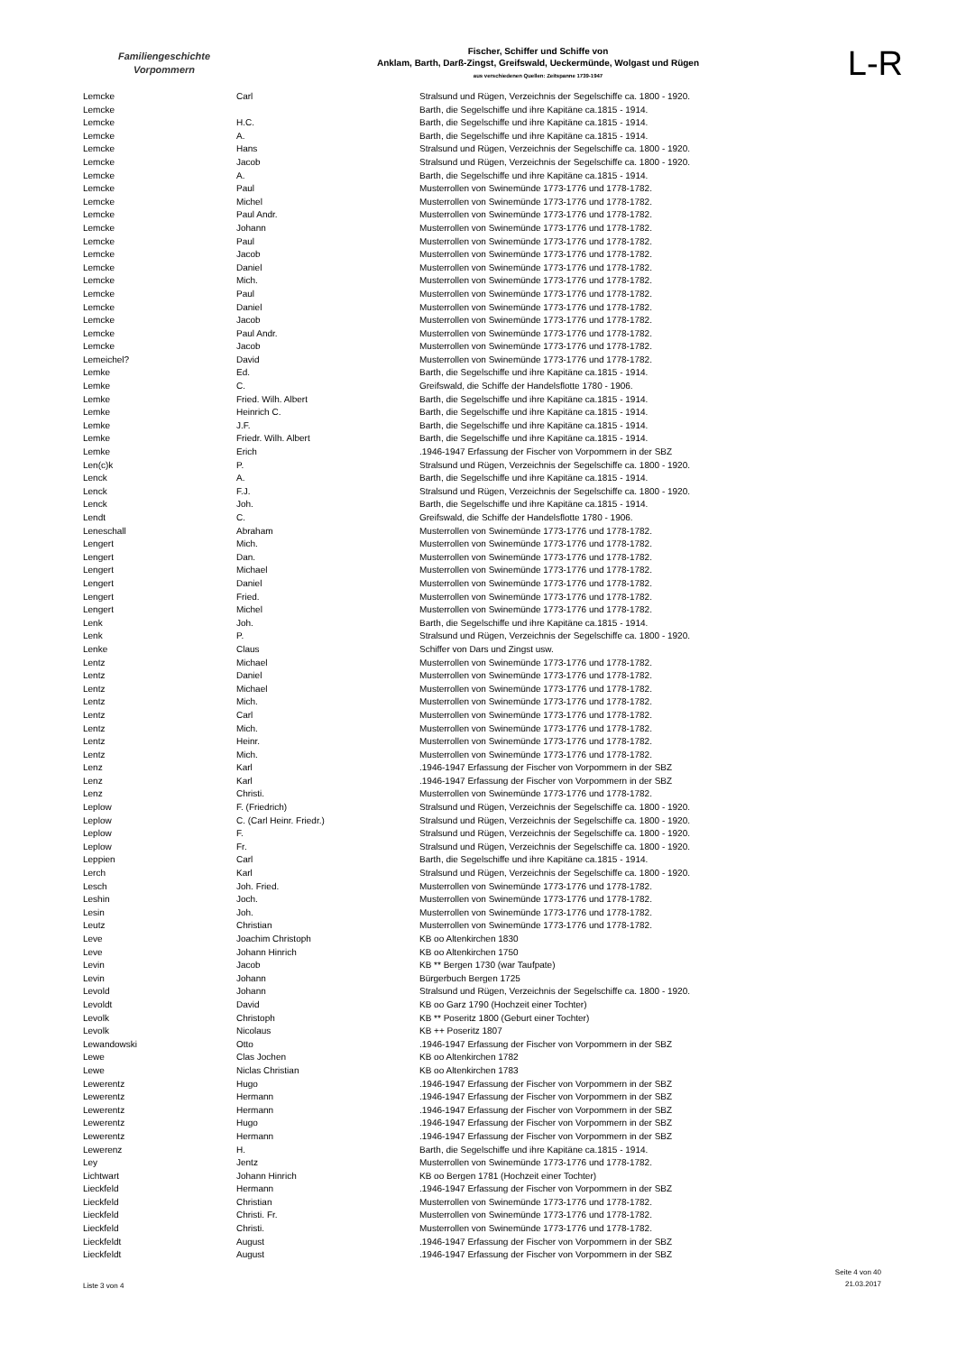Familiengeschichte
Vorpommern
Fischer, Schiffer und Schiffe von
Anklam, Barth, Darß-Zingst, Greifswald, Ueckermünde, Wolgast und Rügen
aus verschiedenen Quellen: Zeitspanne 1739-1947
L-R
| Lemcke | Carl | Stralsund und Rügen, Verzeichnis der Segelschiffe ca. 1800 - 1920. |
| Lemcke | | Barth, die Segelschiffe und ihre Kapitäne ca.1815 - 1914. |
| Lemcke | H.C. | Barth, die Segelschiffe und ihre Kapitäne ca.1815 - 1914. |
| Lemcke | A. | Barth, die Segelschiffe und ihre Kapitäne ca.1815 - 1914. |
| Lemcke | Hans | Stralsund und Rügen, Verzeichnis der Segelschiffe ca. 1800 - 1920. |
| Lemcke | Jacob | Stralsund und Rügen, Verzeichnis der Segelschiffe ca. 1800 - 1920. |
| Lemcke | A. | Barth, die Segelschiffe und ihre Kapitäne ca.1815 - 1914. |
| Lemcke | Paul | Musterrollen von Swinemünde 1773-1776 und 1778-1782. |
| Lemcke | Michel | Musterrollen von Swinemünde 1773-1776 und 1778-1782. |
| Lemcke | Paul Andr. | Musterrollen von Swinemünde 1773-1776 und 1778-1782. |
| Lemcke | Johann | Musterrollen von Swinemünde 1773-1776 und 1778-1782. |
| Lemcke | Paul | Musterrollen von Swinemünde 1773-1776 und 1778-1782. |
| Lemcke | Jacob | Musterrollen von Swinemünde 1773-1776 und 1778-1782. |
| Lemcke | Daniel | Musterrollen von Swinemünde 1773-1776 und 1778-1782. |
| Lemcke | Mich. | Musterrollen von Swinemünde 1773-1776 und 1778-1782. |
| Lemcke | Paul | Musterrollen von Swinemünde 1773-1776 und 1778-1782. |
| Lemcke | Daniel | Musterrollen von Swinemünde 1773-1776 und 1778-1782. |
| Lemcke | Jacob | Musterrollen von Swinemünde 1773-1776 und 1778-1782. |
| Lemcke | Paul Andr. | Musterrollen von Swinemünde 1773-1776 und 1778-1782. |
| Lemcke | Jacob | Musterrollen von Swinemünde 1773-1776 und 1778-1782. |
| Lemeichel? | David | Musterrollen von Swinemünde 1773-1776 und 1778-1782. |
| Lemke | Ed. | Barth, die Segelschiffe und ihre Kapitäne ca.1815 - 1914. |
| Lemke | C. | Greifswald, die Schiffe der Handelsflotte 1780 - 1906. |
| Lemke | Fried. Wilh. Albert | Barth, die Segelschiffe und ihre Kapitäne ca.1815 - 1914. |
| Lemke | Heinrich C. | Barth, die Segelschiffe und ihre Kapitäne ca.1815 - 1914. |
| Lemke | J.F. | Barth, die Segelschiffe und ihre Kapitäne ca.1815 - 1914. |
| Lemke | Friedr. Wilh. Albert | Barth, die Segelschiffe und ihre Kapitäne ca.1815 - 1914. |
| Lemke | Erich | .1946-1947 Erfassung der Fischer von Vorpommern in der SBZ |
| Len(c)k | P. | Stralsund und Rügen, Verzeichnis der Segelschiffe ca. 1800 - 1920. |
| Lenck | A. | Barth, die Segelschiffe und ihre Kapitäne ca.1815 - 1914. |
| Lenck | F.J. | Stralsund und Rügen, Verzeichnis der Segelschiffe ca. 1800 - 1920. |
| Lenck | Joh. | Barth, die Segelschiffe und ihre Kapitäne ca.1815 - 1914. |
| Lendt | C. | Greifswald, die Schiffe der Handelsflotte 1780 - 1906. |
| Leneschall | Abraham | Musterrollen von Swinemünde 1773-1776 und 1778-1782. |
| Lengert | Mich. | Musterrollen von Swinemünde 1773-1776 und 1778-1782. |
| Lengert | Dan. | Musterrollen von Swinemünde 1773-1776 und 1778-1782. |
| Lengert | Michael | Musterrollen von Swinemünde 1773-1776 und 1778-1782. |
| Lengert | Daniel | Musterrollen von Swinemünde 1773-1776 und 1778-1782. |
| Lengert | Fried. | Musterrollen von Swinemünde 1773-1776 und 1778-1782. |
| Lengert | Michel | Musterrollen von Swinemünde 1773-1776 und 1778-1782. |
| Lenk | Joh. | Barth, die Segelschiffe und ihre Kapitäne ca.1815 - 1914. |
| Lenk | P. | Stralsund und Rügen, Verzeichnis der Segelschiffe ca. 1800 - 1920. |
| Lenke | Claus | Schiffer von Dars und Zingst usw. |
| Lentz | Michael | Musterrollen von Swinemünde 1773-1776 und 1778-1782. |
| Lentz | Daniel | Musterrollen von Swinemünde 1773-1776 und 1778-1782. |
| Lentz | Michael | Musterrollen von Swinemünde 1773-1776 und 1778-1782. |
| Lentz | Mich. | Musterrollen von Swinemünde 1773-1776 und 1778-1782. |
| Lentz | Carl | Musterrollen von Swinemünde 1773-1776 und 1778-1782. |
| Lentz | Mich. | Musterrollen von Swinemünde 1773-1776 und 1778-1782. |
| Lentz | Heinr. | Musterrollen von Swinemünde 1773-1776 und 1778-1782. |
| Lentz | Mich. | Musterrollen von Swinemünde 1773-1776 und 1778-1782. |
| Lenz | Karl | .1946-1947 Erfassung der Fischer von Vorpommern in der SBZ |
| Lenz | Karl | .1946-1947 Erfassung der Fischer von Vorpommern in der SBZ |
| Lenz | Christi. | Musterrollen von Swinemünde 1773-1776 und 1778-1782. |
| Leplow | F. (Friedrich) | Stralsund und Rügen, Verzeichnis der Segelschiffe ca. 1800 - 1920. |
| Leplow | C. (Carl Heinr. Friedr.) | Stralsund und Rügen, Verzeichnis der Segelschiffe ca. 1800 - 1920. |
| Leplow | F. | Stralsund und Rügen, Verzeichnis der Segelschiffe ca. 1800 - 1920. |
| Leplow | Fr. | Stralsund und Rügen, Verzeichnis der Segelschiffe ca. 1800 - 1920. |
| Leppien | Carl | Barth, die Segelschiffe und ihre Kapitäne ca.1815 - 1914. |
| Lerch | Karl | Stralsund und Rügen, Verzeichnis der Segelschiffe ca. 1800 - 1920. |
| Lesch | Joh. Fried. | Musterrollen von Swinemünde 1773-1776 und 1778-1782. |
| Leshin | Joch. | Musterrollen von Swinemünde 1773-1776 und 1778-1782. |
| Lesin | Joh. | Musterrollen von Swinemünde 1773-1776 und 1778-1782. |
| Leutz | Christian | Musterrollen von Swinemünde 1773-1776 und 1778-1782. |
| Leve | Joachim Christoph | KB oo Altenkirchen 1830 |
| Leve | Johann Hinrich | KB oo Altenkirchen 1750 |
| Levin | Jacob | KB ** Bergen 1730 (war Taufpate) |
| Levin | Johann | Bürgerbuch Bergen 1725 |
| Levold | Johann | Stralsund und Rügen, Verzeichnis der Segelschiffe ca. 1800 - 1920. |
| Levoldt | David | KB oo Garz 1790 (Hochzeit einer Tochter) |
| Levolk | Christoph | KB ** Poseritz 1800 (Geburt einer Tochter) |
| Levolk | Nicolaus | KB ++ Poseritz 1807 |
| Lewandowski | Otto | .1946-1947 Erfassung der Fischer von Vorpommern in der SBZ |
| Lewe | Clas Jochen | KB oo Altenkirchen 1782 |
| Lewe | Niclas Christian | KB oo Altenkirchen 1783 |
| Lewerentz | Hugo | .1946-1947 Erfassung der Fischer von Vorpommern in der SBZ |
| Lewerentz | Hermann | .1946-1947 Erfassung der Fischer von Vorpommern in der SBZ |
| Lewerentz | Hermann | .1946-1947 Erfassung der Fischer von Vorpommern in der SBZ |
| Lewerentz | Hugo | .1946-1947 Erfassung der Fischer von Vorpommern in der SBZ |
| Lewerentz | Hermann | .1946-1947 Erfassung der Fischer von Vorpommern in der SBZ |
| Lewerenz | H. | Barth, die Segelschiffe und ihre Kapitäne ca.1815 - 1914. |
| Ley | Jentz | Musterrollen von Swinemünde 1773-1776 und 1778-1782. |
| Lichtwart | Johann Hinrich | KB oo Bergen 1781 (Hochzeit einer Tochter) |
| Lieckfeld | Hermann | .1946-1947 Erfassung der Fischer von Vorpommern in der SBZ |
| Lieckfeld | Christian | Musterrollen von Swinemünde 1773-1776 und 1778-1782. |
| Lieckfeld | Christi. Fr. | Musterrollen von Swinemünde 1773-1776 und 1778-1782. |
| Lieckfeld | Christi. | Musterrollen von Swinemünde 1773-1776 und 1778-1782. |
| Lieckfeldt | August | .1946-1947 Erfassung der Fischer von Vorpommern in der SBZ |
| Lieckfeldt | August | .1946-1947 Erfassung der Fischer von Vorpommern in der SBZ |
Liste 3 von 4
Seite 4 von 40
21.03.2017